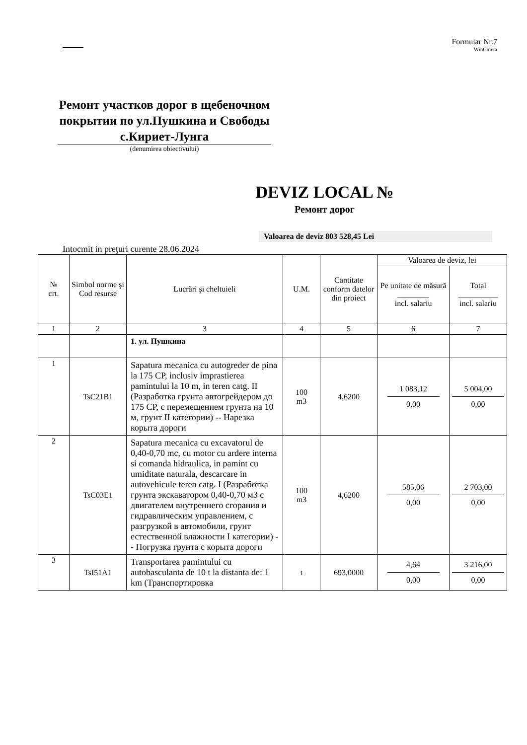Formular Nr.7
WinCmeta
Ремонт участков дорог в щебеночном покрытии по ул.Пушкина и Свободы с.Кириет-Лунга
(denumirea obiectivului)
DEVIZ LOCAL №
Ремонт дорог
Valoarea de deviz 803 528,45 Lei
Intocmit in preţuri curente 28.06.2024
| № crt. | Simbol norme şi Cod resurse | Lucrări şi cheltuieli | U.M. | Cantitate conform datelor din proiect | Valoarea de deviz, lei | |
| --- | --- | --- | --- | --- | --- | --- |
| | | | | | Pe unitate de măsură ________ incl. salariu | Total __________ incl. salariu |
| 1 | 2 | 3 | 4 | 5 | 6 | 7 |
| | | 1. ул. Пушкина | | | | |
| 1 | TsC21B1 | Sapatura mecanica cu autogreder de pina la 175 CP, inclusiv imprastierea pamintului la 10 m, in teren catg. II (Разработка грунта автогрейдером до 175 CP, с перемещением грунта на 10 м, грунт II категории) -- Нарезка корыта дороги | 100 m3 | 4,6200 | 1 083,12 0,00 | 5 004,00 0,00 |
| 2 | TsC03E1 | Sapatura mecanica cu excavatorul de 0,40-0,70 mc, cu motor cu ardere interna si comanda hidraulica, in pamint cu umiditate naturala, descarcare in autovehicule teren catg. I (Разработка грунта экскаватором 0,40-0,70 м3 с двигателем внутреннего сгорания и гидравлическим управлением, с разгрузкой в автомобили, грунт естественной влажности I категории) -- Погрузка грунта с корыта дороги | 100 m3 | 4,6200 | 585,06 0,00 | 2 703,00 0,00 |
| 3 | TsI51A1 | Transportarea pamintului cu autobasculanta de 10 t la distanta de: 1 km (Транспортировка | t | 693,0000 | 4,64 0,00 | 3 216,00 0,00 |